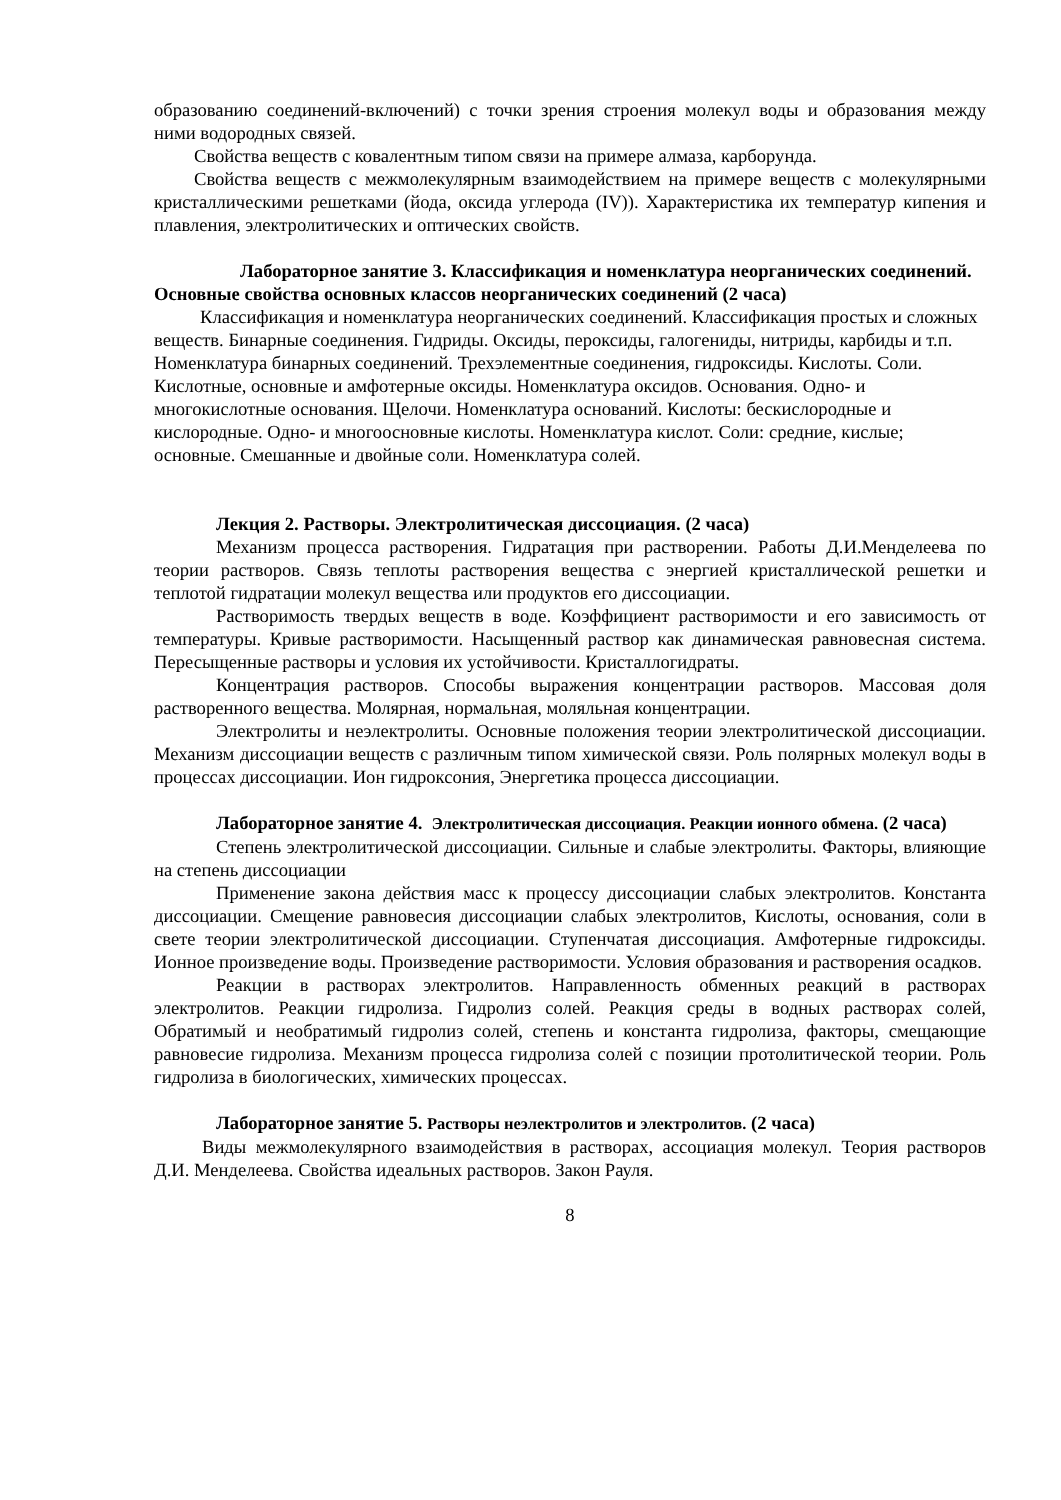образованию соединений-включений) с точки зрения строения молекул воды и образования между ними водородных связей.
Свойства веществ с ковалентным типом связи на примере алмаза, карборунда.
Свойства веществ с межмолекулярным взаимодействием на примере веществ с молекулярными кристаллическими решетками (йода, оксида углерода (IV)). Характеристика их температур кипения и плавления, электролитических и оптических свойств.
Лабораторное занятие 3. Классификация и номенклатура неорганических соединений. Основные свойства основных классов неорганических соединений (2 часа)
Классификация и номенклатура неорганических соединений. Классификация простых и сложных веществ. Бинарные соединения. Гидриды. Оксиды, пероксиды, галогениды, нитриды, карбиды и т.п. Номенклатура бинарных соединений. Трехэлементные соединения, гидроксиды. Кислоты. Соли. Кислотные, основные и амфотерные оксиды. Номенклатура оксидов. Основания. Одно- и многокислотные основания. Щелочи. Номенклатура оснований. Кислоты: бескислородные и кислородные. Одно- и многоосновные кислоты. Номенклатура кислот. Соли: средние, кислые; основные. Смешанные и двойные соли. Номенклатура солей.
Лекция 2. Растворы. Электролитическая диссоциация. (2 часа)
Механизм процесса растворения. Гидратация при растворении. Работы Д.И.Менделеева по теории растворов. Связь теплоты растворения вещества с энергией кристаллической решетки и теплотой гидратации молекул вещества или продуктов его диссоциации.
Растворимость твердых веществ в воде. Коэффициент растворимости и его зависимость от температуры. Кривые растворимости. Насыщенный раствор как динамическая равновесная система. Пересыщенные растворы и условия их устойчивости. Кристаллогидраты.
Концентрация растворов. Способы выражения концентрации растворов. Массовая доля растворенного вещества. Молярная, нормальная, моляльная концентрации.
Электролиты и неэлектролиты. Основные положения теории электролитической диссоциации. Механизм диссоциации веществ с различным типом химической связи. Роль полярных молекул воды в процессах диссоциации. Ион гидроксония, Энергетика процесса диссоциации.
Лабораторное занятие 4. Электролитическая диссоциация. Реакции ионного обмена. (2 часа)
Степень электролитической диссоциации. Сильные и слабые электролиты. Факторы, влияющие на степень диссоциации
Применение закона действия масс к процессу диссоциации слабых электролитов. Константа диссоциации. Смещение равновесия диссоциации слабых электролитов, Кислоты, основания, соли в свете теории электролитической диссоциации. Ступенчатая диссоциация. Амфотерные гидроксиды. Ионное произведение воды. Произведение растворимости. Условия образования и растворения осадков.
Реакции в растворах электролитов. Направленность обменных реакций в растворах электролитов. Реакции гидролиза. Гидролиз солей. Реакция среды в водных растворах солей, Обратимый и необратимый гидролиз солей, степень и константа гидролиза, факторы, смещающие равновесие гидролиза. Механизм процесса гидролиза солей с позиции протолитической теории. Роль гидролиза в биологических, химических процессах.
Лабораторное занятие 5. Растворы неэлектролитов и электролитов. (2 часа)
Виды межмолекулярного взаимодействия в растворах, ассоциация молекул. Теория растворов Д.И. Менделеева. Свойства идеальных растворов. Закон Рауля.
8